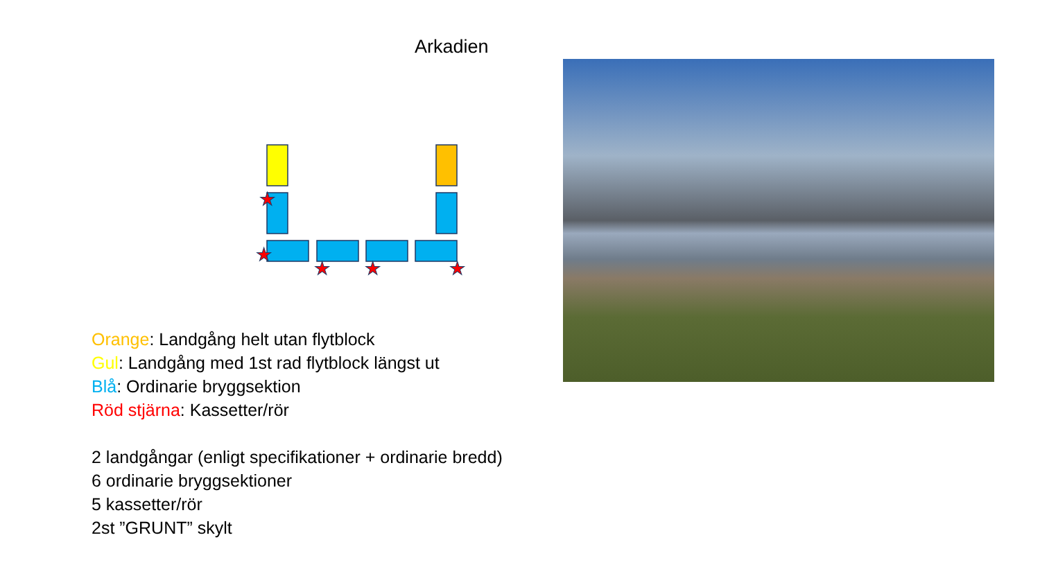Arkadien
★
★
★
★
★
Orange: Landgång helt utan flytblock
Gul: Landgång med 1st rad flytblock längst ut
Blå: Ordinarie bryggsektion
Röd stjärna: Kassetter/rör
2 landgångar (enligt specifikationer + ordinarie bredd)
6 ordinarie bryggsektioner
5 kassetter/rör
2st ”GRUNT” skylt